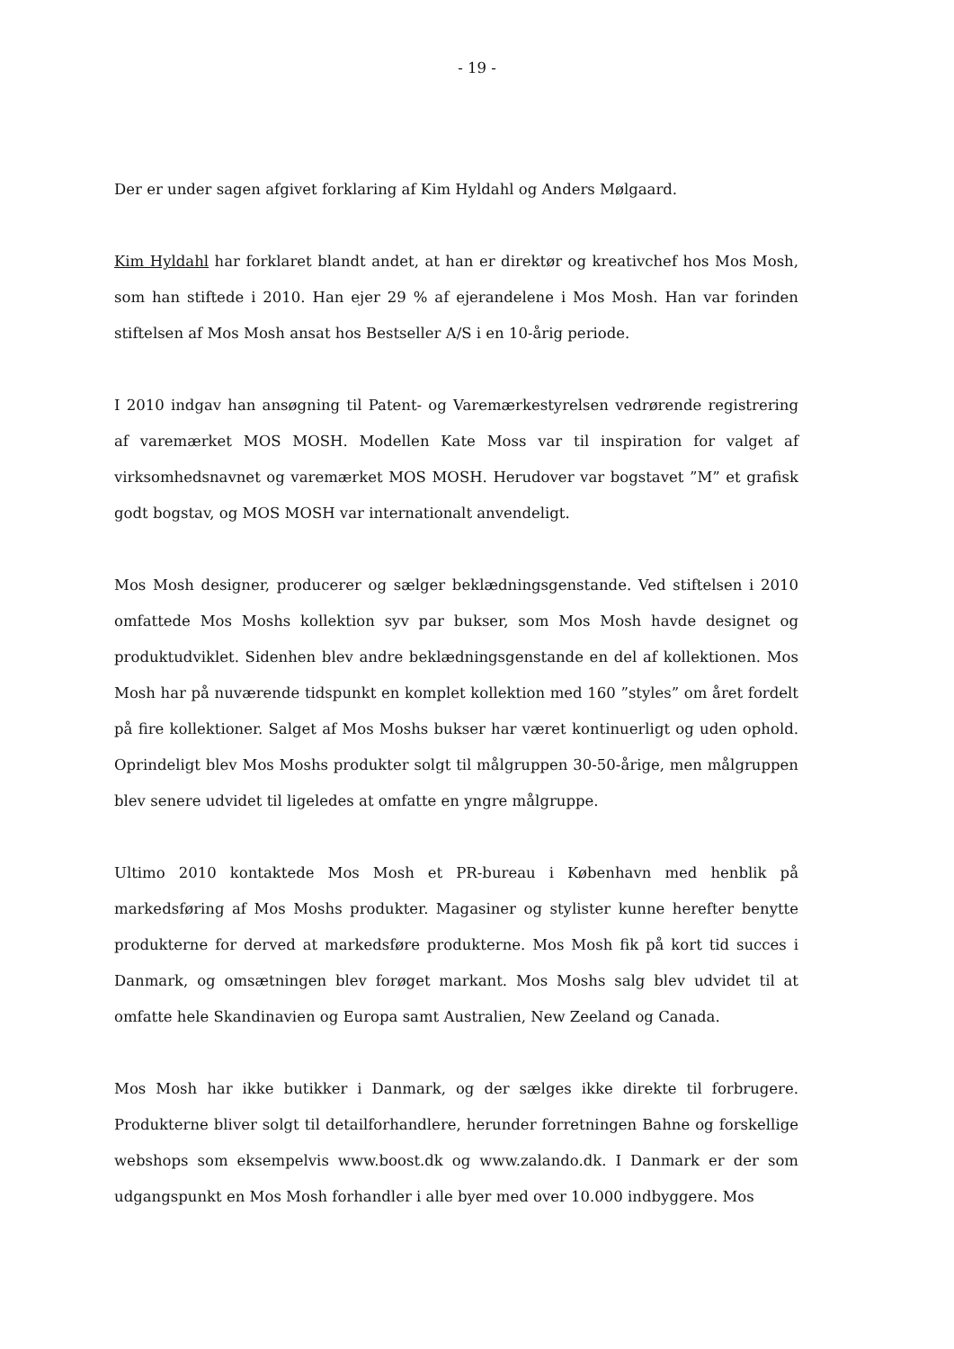- 19 -
Der er under sagen afgivet forklaring af Kim Hyldahl og Anders Mølgaard.
Kim Hyldahl har forklaret blandt andet, at han er direktør og kreativchef hos Mos Mosh, som han stiftede i 2010. Han ejer 29 % af ejerandelene i Mos Mosh. Han var forinden stiftelsen af Mos Mosh ansat hos Bestseller A/S i en 10-årig periode.
I 2010 indgav han ansøgning til Patent- og Varemærkestyrelsen vedrørende registrering af varemærket MOS MOSH. Modellen Kate Moss var til inspiration for valget af virksomhedsnavnet og varemærket MOS MOSH. Herudover var bogstavet ”M” et grafisk godt bogstav, og MOS MOSH var internationalt anvendeligt.
Mos Mosh designer, producerer og sælger beklædningsgenstande. Ved stiftelsen i 2010 omfattede Mos Moshs kollektion syv par bukser, som Mos Mosh havde designet og produktudviklet. Sidenhen blev andre beklædningsgenstande en del af kollektionen. Mos Mosh har på nuværende tidspunkt en komplet kollektion med 160 ”styles” om året fordelt på fire kollektioner. Salget af Mos Moshs bukser har været kontinuerligt og uden ophold. Oprindeligt blev Mos Moshs produkter solgt til målgruppen 30-50-årige, men målgruppen blev senere udvidet til ligeledes at omfatte en yngre målgruppe.
Ultimo 2010 kontaktede Mos Mosh et PR-bureau i København med henblik på markedsføring af Mos Moshs produkter. Magasiner og stylister kunne herefter benytte produkterne for derved at markedsføre produkterne. Mos Mosh fik på kort tid succes i Danmark, og omsætningen blev forøget markant. Mos Moshs salg blev udvidet til at omfatte hele Skandinavien og Europa samt Australien, New Zeeland og Canada.
Mos Mosh har ikke butikker i Danmark, og der sælges ikke direkte til forbrugere. Produkterne bliver solgt til detailforhandlere, herunder forretningen Bahne og forskellige webshops som eksempelvis www.boost.dk og www.zalando.dk. I Danmark er der som udgangspunkt en Mos Mosh forhandler i alle byer med over 10.000 indbyggere. Mos